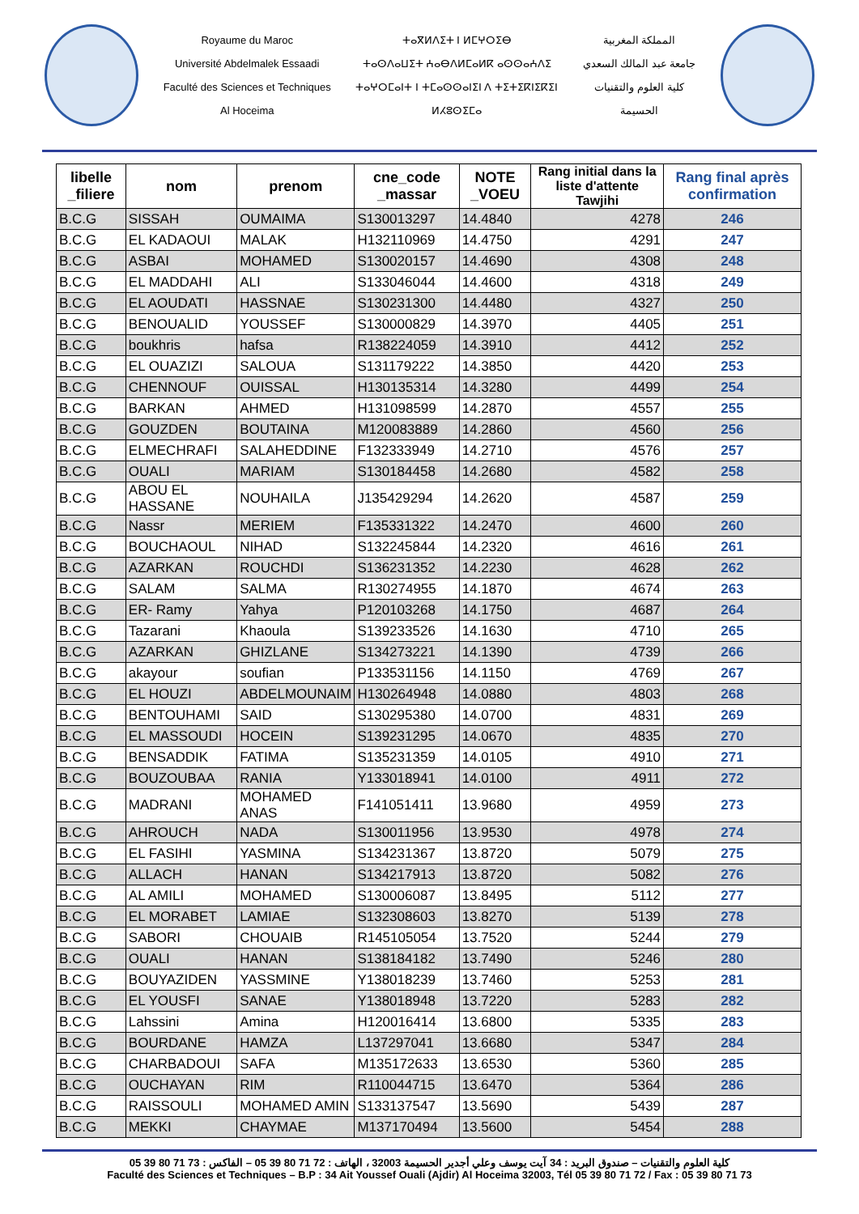Royaume du Maroc
Université Abdelmalek Essaadi
Faculté des Sciences et Techniques
Al Hoceima
ⵜⴰⴳⵍⴷⵉⵜ ⵏ ⵍⵎⵖⵔⵉⴱ
ⵜⴰⵙⴷⴰⵡⵉⵜ ⵄⴰⴱⴷⵍⵎⴰⵍⴽ ⴰⵙⵙⴰⵄⴷⵉ
ⵜⴰⵖⵔⵎⴰⵏⵜ ⵏ ⵜⵎⴰⵙⵙⴰⵏⵉⵏ ⴷ ⵜⵉⵜⵉⴽⵏⵉⴽⵉⵏ
ⵍⵃⵓⵙⵉⵎⴰ
المملكة المغربية
جامعة عبد المالك السعدي
كلية العلوم والتقنيات
الحسيمة
| libelle _filiere | nom | prenom | cne_code _massar | NOTE _VOEU | Rang initial dans la liste d'attente Tawjihi | Rang final après confirmation |
| --- | --- | --- | --- | --- | --- | --- |
| B.C.G | SISSAH | OUMAIMA | S130013297 | 14.4840 | 4278 | 246 |
| B.C.G | EL KADAOUI | MALAK | H132110969 | 14.4750 | 4291 | 247 |
| B.C.G | ASBAI | MOHAMED | S130020157 | 14.4690 | 4308 | 248 |
| B.C.G | EL MADDAHI | ALI | S133046044 | 14.4600 | 4318 | 249 |
| B.C.G | EL AOUDATI | HASSNAE | S130231300 | 14.4480 | 4327 | 250 |
| B.C.G | BENOUALID | YOUSSEF | S130000829 | 14.3970 | 4405 | 251 |
| B.C.G | boukhris | hafsa | R138224059 | 14.3910 | 4412 | 252 |
| B.C.G | EL OUAZIZI | SALOUA | S131179222 | 14.3850 | 4420 | 253 |
| B.C.G | CHENNOUF | OUISSAL | H130135314 | 14.3280 | 4499 | 254 |
| B.C.G | BARKAN | AHMED | H131098599 | 14.2870 | 4557 | 255 |
| B.C.G | GOUZDEN | BOUTAINA | M120083889 | 14.2860 | 4560 | 256 |
| B.C.G | ELMECHRAFI | SALAHEDDINE | F132333949 | 14.2710 | 4576 | 257 |
| B.C.G | OUALI | MARIAM | S130184458 | 14.2680 | 4582 | 258 |
| B.C.G | ABOU EL HASSANE | NOUHAILA | J135429294 | 14.2620 | 4587 | 259 |
| B.C.G | Nassr | MERIEM | F135331322 | 14.2470 | 4600 | 260 |
| B.C.G | BOUCHAOUL | NIHAD | S132245844 | 14.2320 | 4616 | 261 |
| B.C.G | AZARKAN | ROUCHDI | S136231352 | 14.2230 | 4628 | 262 |
| B.C.G | SALAM | SALMA | R130274955 | 14.1870 | 4674 | 263 |
| B.C.G | ER- Ramy | Yahya | P120103268 | 14.1750 | 4687 | 264 |
| B.C.G | Tazarani | Khaoula | S139233526 | 14.1630 | 4710 | 265 |
| B.C.G | AZARKAN | GHIZLANE | S134273221 | 14.1390 | 4739 | 266 |
| B.C.G | akayour | soufian | P133531156 | 14.1150 | 4769 | 267 |
| B.C.G | EL HOUZI | ABDELMOUNAIM | H130264948 | 14.0880 | 4803 | 268 |
| B.C.G | BENTOUHAMI | SAID | S130295380 | 14.0700 | 4831 | 269 |
| B.C.G | EL MASSOUDI | HOCEIN | S139231295 | 14.0670 | 4835 | 270 |
| B.C.G | BENSADDIK | FATIMA | S135231359 | 14.0105 | 4910 | 271 |
| B.C.G | BOUZOUBAA | RANIA | Y133018941 | 14.0100 | 4911 | 272 |
| B.C.G | MADRANI | MOHAMED ANAS | F141051411 | 13.9680 | 4959 | 273 |
| B.C.G | AHROUCH | NADA | S130011956 | 13.9530 | 4978 | 274 |
| B.C.G | EL FASIHI | YASMINA | S134231367 | 13.8720 | 5079 | 275 |
| B.C.G | ALLACH | HANAN | S134217913 | 13.8720 | 5082 | 276 |
| B.C.G | AL AMILI | MOHAMED | S130006087 | 13.8495 | 5112 | 277 |
| B.C.G | EL MORABET | LAMIAE | S132308603 | 13.8270 | 5139 | 278 |
| B.C.G | SABORI | CHOUAIB | R145105054 | 13.7520 | 5244 | 279 |
| B.C.G | OUALI | HANAN | S138184182 | 13.7490 | 5246 | 280 |
| B.C.G | BOUYAZIDEN | YASSMINE | Y138018239 | 13.7460 | 5253 | 281 |
| B.C.G | EL YOUSFI | SANAE | Y138018948 | 13.7220 | 5283 | 282 |
| B.C.G | Lahssini | Amina | H120016414 | 13.6800 | 5335 | 283 |
| B.C.G | BOURDANE | HAMZA | L137297041 | 13.6680 | 5347 | 284 |
| B.C.G | CHARBADOUI | SAFA | M135172633 | 13.6530 | 5360 | 285 |
| B.C.G | OUCHAYAN | RIM | R110044715 | 13.6470 | 5364 | 286 |
| B.C.G | RAISSOULI | MOHAMED AMIN | S133137547 | 13.5690 | 5439 | 287 |
| B.C.G | MEKKI | CHAYMAE | M137170494 | 13.5600 | 5454 | 288 |
كلية العلوم والتقنيات – صندوق البريد : 34 آيت يوسف وعلي أجدير الحسيمة 32003 ، الهاتف : 72 71 80 39 05 – الفاكس : 73 71 80 39 05
Faculté des Sciences et Techniques – B.P : 34 Ait Youssef Ouali (Ajdir) Al Hoceima 32003, Tél 05 39 80 71 72 / Fax : 05 39 80 71 73